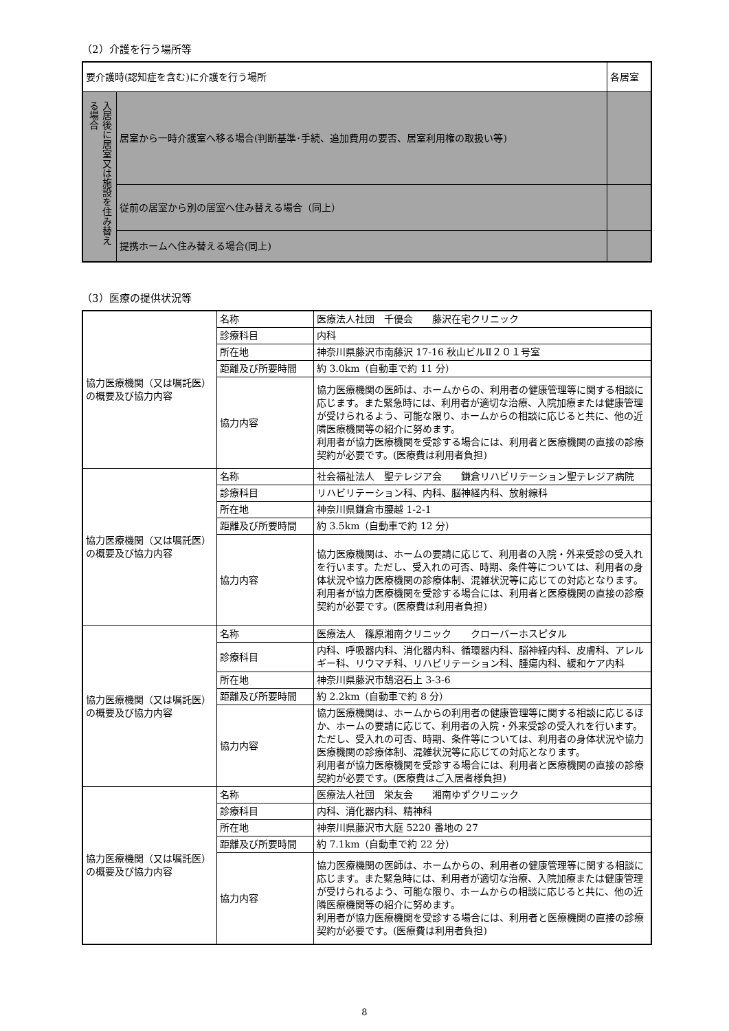（2）介護を行う場所等
| 要介護時(認知症を含む)に介護を行う場所 | | 各居室 |
| 入居後に居室又は施設を住み替える場合 | 居室から一時介護室へ移る場合(判断基準･手続、追加費用の要否、居室利用権の取扱い等) | |
| | 従前の居室から別の居室へ住み替える場合（同上） | |
| | 提携ホームへ住み替える場合(同上) | |
（3）医療の提供状況等
| 協力医療機関（又は嘱託医）の概要及び協力内容 | 名称 | 医療法人社団 千優会 藤沢在宅クリニック |
| | 診療科目 | 内科 |
| | 所在地 | 神奈川県藤沢市南藤沢 17-16 秋山ビルⅡ２０１号室 |
| | 距離及び所要時間 | 約 3.0km（自動車で約 11 分） |
| | 協力内容 | 協力医療機関の医師は、ホームからの、利用者の健康管理等に関する相談に応じます。また緊急時には、利用者が適切な治療、入院加療または健康管理が受けられるよう、可能な限り、ホームからの相談に応じると共に、他の近隣医療機関等の紹介に努めます。 利用者が協力医療機関を受診する場合には、利用者と医療機関の直接の診療契約が必要です。(医療費は利用者負担) |
| 協力医療機関（又は嘱託医）の概要及び協力内容 | 名称 | 社会福祉法人 聖テレジア会 鎌倉リハビリテーション聖テレジア病院 |
| | 診療科目 | リハビリテーション科、内科、脳神経内科、放射線科 |
| | 所在地 | 神奈川県鎌倉市腰越 1-2-1 |
| | 距離及び所要時間 | 約 3.5km（自動車で約 12 分） |
| | 協力内容 | 協力医療機関は、ホームの要請に応じて、利用者の入院・外来受診の受入れを行います。ただし、受入れの可否、時期、条件等については、利用者の身体状況や協力医療機関の診療体制、混雑状況等に応じての対応となります。 利用者が協力医療機関を受診する場合には、利用者と医療機関の直接の診療契約が必要です。(医療費は利用者負担) |
| 協力医療機関（又は嘱託医）の概要及び協力内容 | 名称 | 医療法人 篠原湘南クリニック クローバーホスピタル |
| | 診療科目 | 内科、呼吸器内科、消化器内科、循環器内科、脳神経内科、皮膚科、アレルギー科、リウマチ科、リハビリテーション科、腫瘍内科、緩和ケア内科 |
| | 所在地 | 神奈川県藤沢市鵠沼石上 3-3-6 |
| | 距離及び所要時間 | 約 2.2km（自動車で約 8 分） |
| | 協力内容 | 協力医療機関は、ホームからの利用者の健康管理等に関する相談に応じるほか、ホームの要請に応じて、利用者の入院・外来受診の受入れを行います。 ただし、受入れの可否、時期、条件等については、利用者の身体状況や協力医療機関の診療体制、混雑状況等に応じての対応となります。 利用者が協力医療機関を受診する場合には、利用者と医療機関の直接の診療契約が必要です。(医療費はご入居者様負担) |
| 協力医療機関（又は嘱託医）の概要及び協力内容 | 名称 | 医療法人社団 栄友会 湘南ゆずクリニック |
| | 診療科目 | 内科、消化器内科、精神科 |
| | 所在地 | 神奈川県藤沢市大庭 5220 番地の 27 |
| | 距離及び所要時間 | 約 7.1km（自動車で約 22 分） |
| | 協力内容 | 協力医療機関の医師は、ホームからの、利用者の健康管理等に関する相談に応じます。また緊急時には、利用者が適切な治療、入院加療または健康管理が受けられるよう、可能な限り、ホームからの相談に応じると共に、他の近隣医療機関等の紹介に努めます。 利用者が協力医療機関を受診する場合には、利用者と医療機関の直接の診療契約が必要です。(医療費は利用者負担) |
8